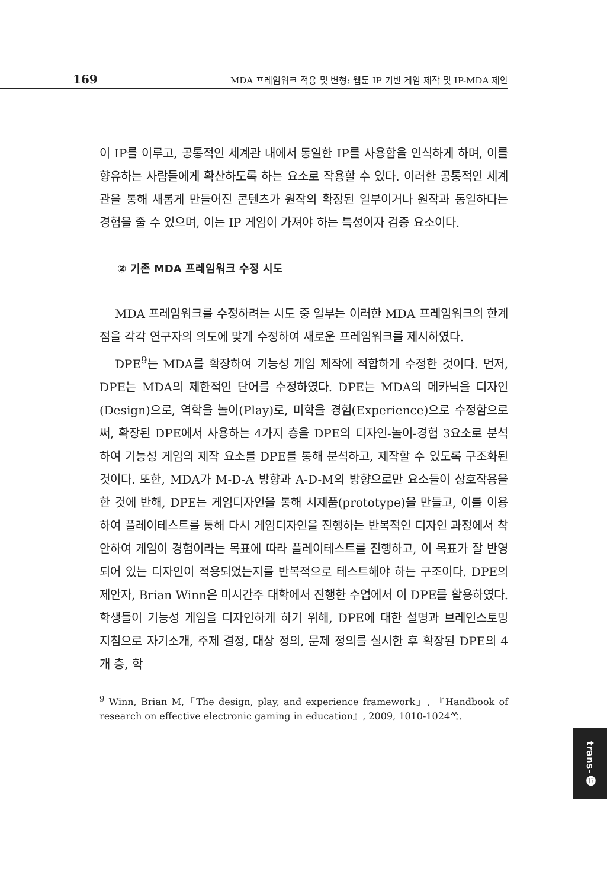169 MDA 프레임워크 적용 및 변형: 웹툰 IP 기반 게임 제작 및 IP-MDA 제안
이 IP를 이루고, 공통적인 세계관 내에서 동일한 IP를 사용함을 인식하게 하며, 이를 향유하는 사람들에게 확산하도록 하는 요소로 작용할 수 있다. 이러한 공통적인 세계관을 통해 새롭게 만들어진 콘텐츠가 원작의 확장된 일부이거나 원작과 동일하다는 경험을 줄 수 있으며, 이는 IP 게임이 가져야 하는 특성이자 검증 요소이다.
② 기존 MDA 프레임워크 수정 시도
MDA 프레임워크를 수정하려는 시도 중 일부는 이러한 MDA 프레임워크의 한계점을 각각 연구자의 의도에 맞게 수정하여 새로운 프레임워크를 제시하였다.
DPE<sup>9</sup>는 MDA를 확장하여 기능성 게임 제작에 적합하게 수정한 것이다. 먼저, DPE는 MDA의 제한적인 단어를 수정하였다. DPE는 MDA의 메카닉을 디자인(Design)으로, 역학을 놀이(Play)로, 미학을 경험(Experience)으로 수정함으로써, 확장된 DPE에서 사용하는 4가지 층을 DPE의 디자인-놀이-경험 3요소로 분석하여 기능성 게임의 제작 요소를 DPE를 통해 분석하고, 제작할 수 있도록 구조화된 것이다. 또한, MDA가 M-D-A 방향과 A-D-M의 방향으로만 요소들이 상호작용을 한 것에 반해, DPE는 게임디자인을 통해 시제품(prototype)을 만들고, 이를 이용하여 플레이테스트를 통해 다시 게임디자인을 진행하는 반복적인 디자인 과정에서 착안하여 게임이 경험이라는 목표에 따라 플레이테스트를 진행하고, 이 목표가 잘 반영되어 있는 디자인이 적용되었는지를 반복적으로 테스트해야 하는 구조이다. DPE의 제안자, Brian Winn은 미시간주 대학에서 진행한 수업에서 이 DPE를 활용하였다. 학생들이 기능성 게임을 디자인하게 하기 위해, DPE에 대한 설명과 브레인스토밍 지침으로 자기소개, 주제 결정, 대상 정의, 문제 정의를 실시한 후 확장된 DPE의 4개 층, 학
<sup>9</sup> Winn, Brian M,「The design, play, and experience framework」, 『Handbook of research on effective electronic gaming in education』, 2009, 1010-1024쪽.
trans- ⓱